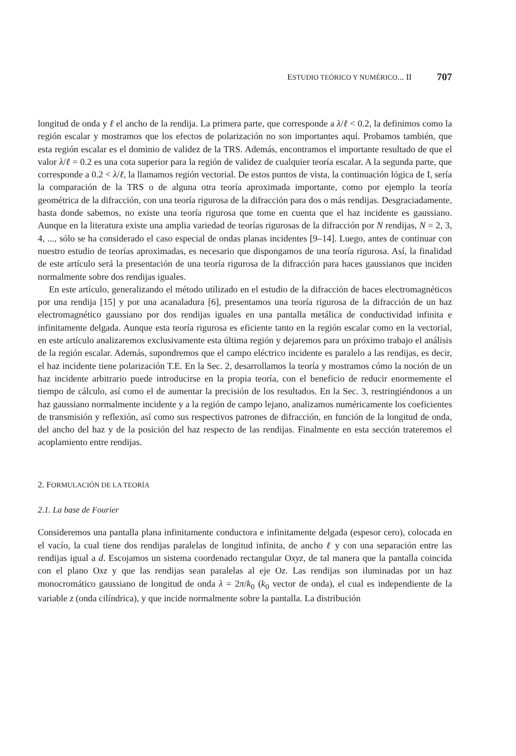ESTUDIO TEÓRICO Y NUMÉRICO... II 707
longitud de onda y ℓ el ancho de la rendija. La primera parte, que corresponde a λ/ℓ < 0.2, la definimos como la región escalar y mostramos que los efectos de polarización no son importantes aquí. Probamos también, que esta región escalar es el dominio de validez de la TRS. Además, encontramos el importante resultado de que el valor λ/ℓ = 0.2 es una cota superior para la región de validez de cualquier teoría escalar. A la segunda parte, que corresponde a 0.2 < λ/ℓ, la llamamos región vectorial. De estos puntos de vista, la continuación lógica de I, sería la comparación de la TRS o de alguna otra teoría aproximada importante, como por ejemplo la teoría geométrica de la difracción, con una teoría rigurosa de la difracción para dos o más rendijas. Desgraciadamente, hasta donde sabemos, no existe una teoría rigurosa que tome en cuenta que el haz incidente es gaussiano. Aunque en la literatura existe una amplia variedad de teorías rigurosas de la difracción por N rendijas, N = 2, 3, 4, ..., sólo se ha considerado el caso especial de ondas planas incidentes [9–14]. Luego, antes de continuar con nuestro estudio de teorías aproximadas, es necesario que dispongamos de una teoría rigurosa. Así, la finalidad de este artículo será la presentación de una teoría rigurosa de la difracción para haces gaussianos que inciden normalmente sobre dos rendijas iguales.
En este artículo, generalizando el método utilizado en el estudio de la difracción de haces electromagnéticos por una rendija [15] y por una acanaladura [6], presentamos una teoría rigurosa de la difracción de un haz electromagnético gaussiano por dos rendijas iguales en una pantalla metálica de conductividad infinita e infinitamente delgada. Aunque esta teoría rigurosa es eficiente tanto en la región escalar como en la vectorial, en este artículo analizaremos exclusivamente esta última región y dejaremos para un próximo trabajo el análisis de la región escalar. Además, supondremos que el campo eléctrico incidente es paralelo a las rendijas, es decir, el haz incidente tiene polarización T.E. En la Sec. 2, desarrollamos la teoría y mostramos cómo la noción de un haz incidente arbitrario puede introducirse en la propia teoría, con el beneficio de reducir enormemente el tiempo de cálculo, así como el de aumentar la precisión de los resultados. En la Sec. 3, restringiéndonos a un haz gaussiano normalmente incidente y a la región de campo lejano, analizamos numéricamente los coeficientes de transmisión y reflexión, así como sus respectivos patrones de difracción, en función de la longitud de onda, del ancho del haz y de la posición del haz respecto de las rendijas. Finalmente en esta sección trateremos el acoplamiento entre rendijas.
2. FORMULACIÓN DE LA TEORÍA
2.1. La base de Fourier
Consideremos una pantalla plana infinitamente conductora e infinitamente delgada (espesor cero), colocada en el vacío, la cual tiene dos rendijas paralelas de longitud infinita, de ancho ℓ y con una separación entre las rendijas igual a d. Escojamos un sistema coordenado rectangular Oxyz, de tal manera que la pantalla coincida con el plano Oxz y que las rendijas sean paralelas al eje Oz. Las rendijas son iluminadas por un haz monocromático gaussiano de longitud de onda λ = 2π/k<sub>0</sub> (k<sub>0</sub> vector de onda), el cual es independiente de la variable z (onda cilíndrica), y que incide normalmente sobre la pantalla. La distribución